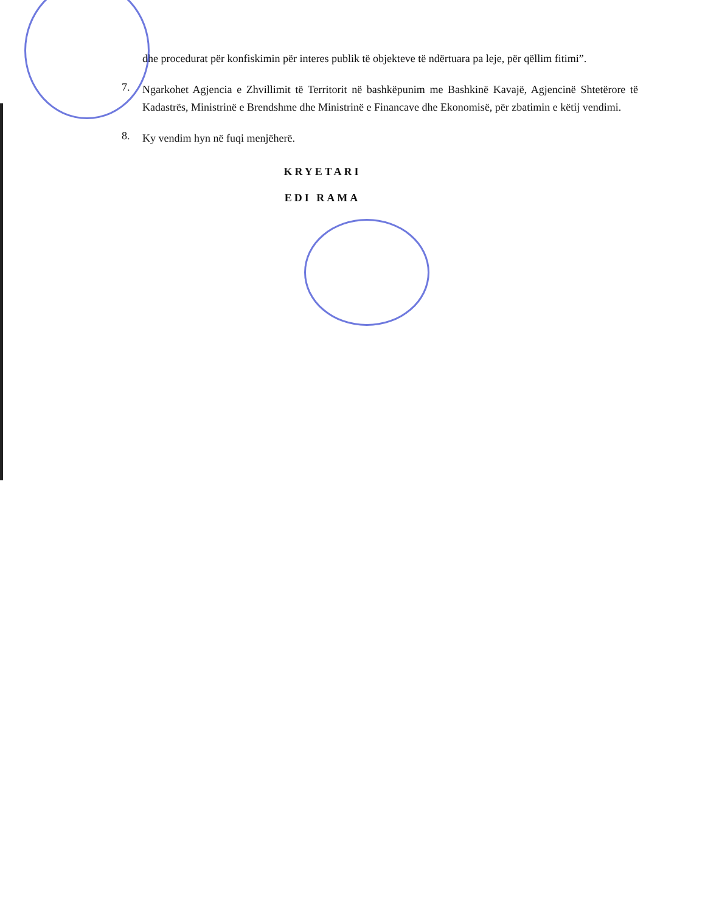dhe procedurat për konfiskimin për interes publik të objekteve të ndërtuara pa leje, për qëllim fitimi”.
7.
Ngarkohet Agjencia e Zhvillimit të Territorit në bashkëpunim me Bashkinë Kavajë, Agjencinë Shtetërore të Kadastrës, Ministrinë e Brendshme dhe Ministrinë e Financave dhe Ekonomisë, për zbatimin e këtij vendimi.
8.
Ky vendim hyn në fuqi menjëherë.
KRYETARI
EDI RAMA